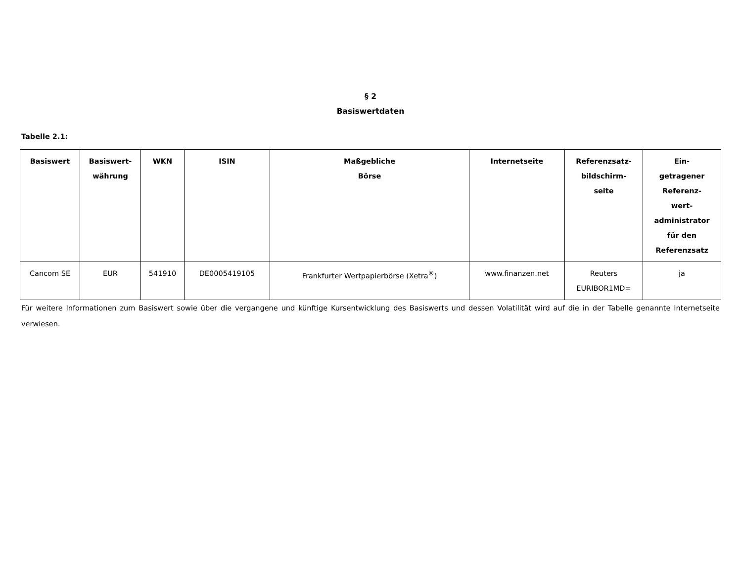§ 2
Basiswertdaten
Tabelle 2.1:
| Basiswert | Basiswert- währung | WKN | ISIN | Maßgebliche Börse | Internetseite | Referenzsatz- bildschirm- seite | Ein- getragener Referenz- wert- administrator für den Referenzsatz |
| --- | --- | --- | --- | --- | --- | --- | --- |
| Cancom SE | EUR | 541910 | DE0005419105 | Frankfurter Wertpapierbörse (Xetra<sup>®</sup>) | www.finanzen.net | Reuters EURIBOR1MD= | ja |
Für weitere Informationen zum Basiswert sowie über die vergangene und künftige Kursentwicklung des Basiswerts und dessen Volatilität wird auf die in der Tabelle genannte Internetseite verwiesen.